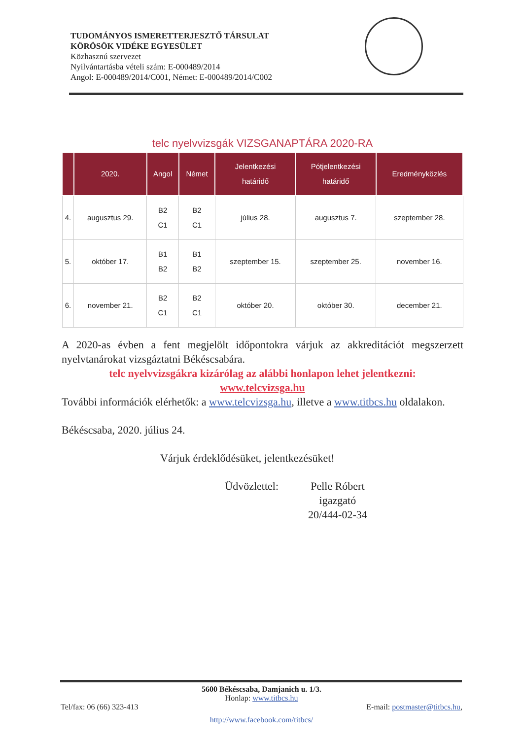TUDOMÁNYOS ISMERETTERJESZTŐ TÁRSULAT
KÖRÖSÖK VIDÉKE EGYESÜLET
Közhasznú szervezet
Nyilvántartásba vételi szám: E-000489/2014
Angol: E-000489/2014/C001, Német: E-000489/2014/C002
telc nyelvvizsgák VIZSGANAPTÁRA 2020-RA
| | 2020. | Angol | Német | Jelentkezési határidő | Pótjelentkezési határidő | Eredményközlés |
| --- | --- | --- | --- | --- | --- | --- |
| 4. | augusztus 29. | B2 C1 | B2 C1 | július 28. | augusztus 7. | szeptember 28. |
| 5. | október 17. | B1 B2 | B1 B2 | szeptember 15. | szeptember 25. | november 16. |
| 6. | november 21. | B2 C1 | B2 C1 | október 20. | október 30. | december 21. |
A 2020-as évben a fent megjelölt időpontokra várjuk az akkreditációt megszerzett nyelvtanárokat vizsgáztatni Békéscsabára.
telc nyelvvizsgákra kizárólag az alábbi honlapon lehet jelentkezni:
www.telcvizsga.hu
További információk elérhetők: a www.telcvizsga.hu, illetve a www.titbcs.hu oldalakon.
Békéscsaba, 2020. július 24.
Várjuk érdeklődésüket, jelentkezésüket!
Üdvözlettel: Pelle Róbert
igazgató
20/444-02-34
5600 Békéscsaba, Damjanich u. 1/3.
Honlap: www.titbcs.hu
Tel/fax: 06 (66) 323-413 E-mail: postmaster@titbcs.hu,
http://www.facebook.com/titbcs/